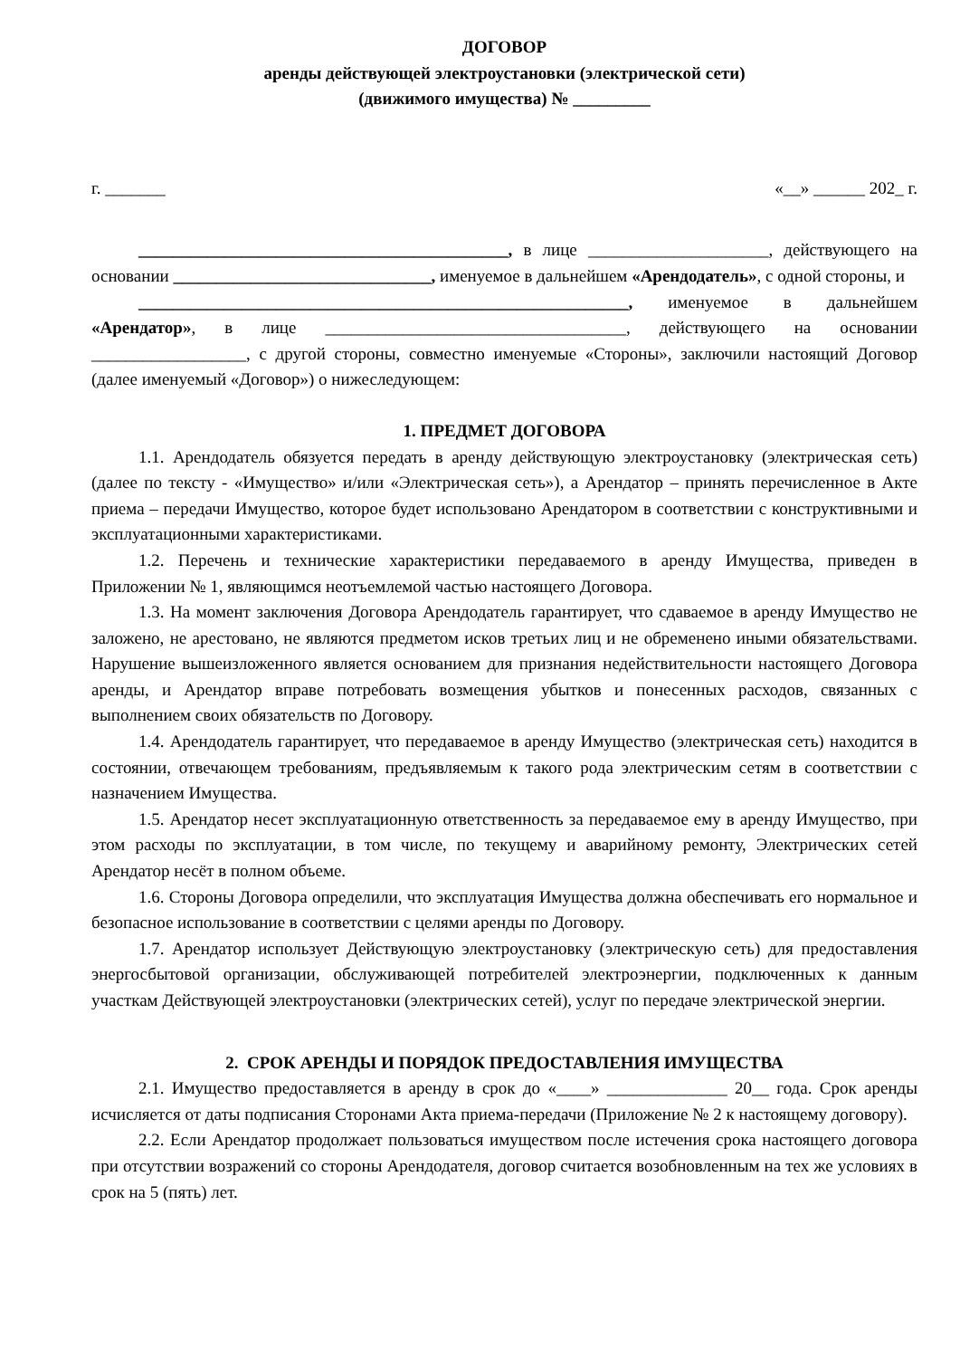ДОГОВОР
аренды действующей электроустановки (электрической сети)
(движимого имущества) № _________
г. _______ «__» ______ 202_ г.
___________________________________________, в лице _____________________, действующего на основании ______________________________, именуемое в дальнейшем «Арендодатель», с одной стороны, и
_________________________________________________________, именуемое в дальнейшем «Арендатор», в лице ___________________________________, действующего на основании __________________, с другой стороны, совместно именуемые «Стороны», заключили настоящий Договор (далее именуемый «Договор») о нижеследующем:
1. ПРЕДМЕТ ДОГОВОРА
1.1. Арендодатель обязуется передать в аренду действующую электроустановку (электрическая сеть) (далее по тексту - «Имущество» и/или «Электрическая сеть»), а Арендатор – принять перечисленное в Акте приема – передачи Имущество, которое будет использовано Арендатором в соответствии с конструктивными и эксплуатационными характеристиками.
1.2. Перечень и технические характеристики передаваемого в аренду Имущества, приведен в Приложении № 1, являющимся неотъемлемой частью настоящего Договора.
1.3. На момент заключения Договора Арендодатель гарантирует, что сдаваемое в аренду Имущество не заложено, не арестовано, не являются предметом исков третьих лиц и не обременено иными обязательствами. Нарушение вышеизложенного является основанием для признания недействительности настоящего Договора аренды, и Арендатор вправе потребовать возмещения убытков и понесенных расходов, связанных с выполнением своих обязательств по Договору.
1.4. Арендодатель гарантирует, что передаваемое в аренду Имущество (электрическая сеть) находится в состоянии, отвечающем требованиям, предъявляемым к такого рода электрическим сетям в соответствии с назначением Имущества.
1.5. Арендатор несет эксплуатационную ответственность за передаваемое ему в аренду Имущество, при этом расходы по эксплуатации, в том числе, по текущему и аварийному ремонту, Электрических сетей Арендатор несёт в полном объеме.
1.6. Стороны Договора определили, что эксплуатация Имущества должна обеспечивать его нормальное и безопасное использование в соответствии с целями аренды по Договору.
1.7. Арендатор использует Действующую электроустановку (электрическую сеть) для предоставления энергосбытовой организации, обслуживающей потребителей электроэнергии, подключенных к данным участкам Действующей электроустановки (электрических сетей), услуг по передаче электрической энергии.
2. СРОК АРЕНДЫ И ПОРЯДОК ПРЕДОСТАВЛЕНИЯ ИМУЩЕСТВА
2.1. Имущество предоставляется в аренду в срок до «____» ______________ 20__ года. Срок аренды исчисляется от даты подписания Сторонами Акта приема-передачи (Приложение № 2 к настоящему договору).
2.2. Если Арендатор продолжает пользоваться имуществом после истечения срока настоящего договора при отсутствии возражений со стороны Арендодателя, договор считается возобновленным на тех же условиях в срок на 5 (пять) лет.